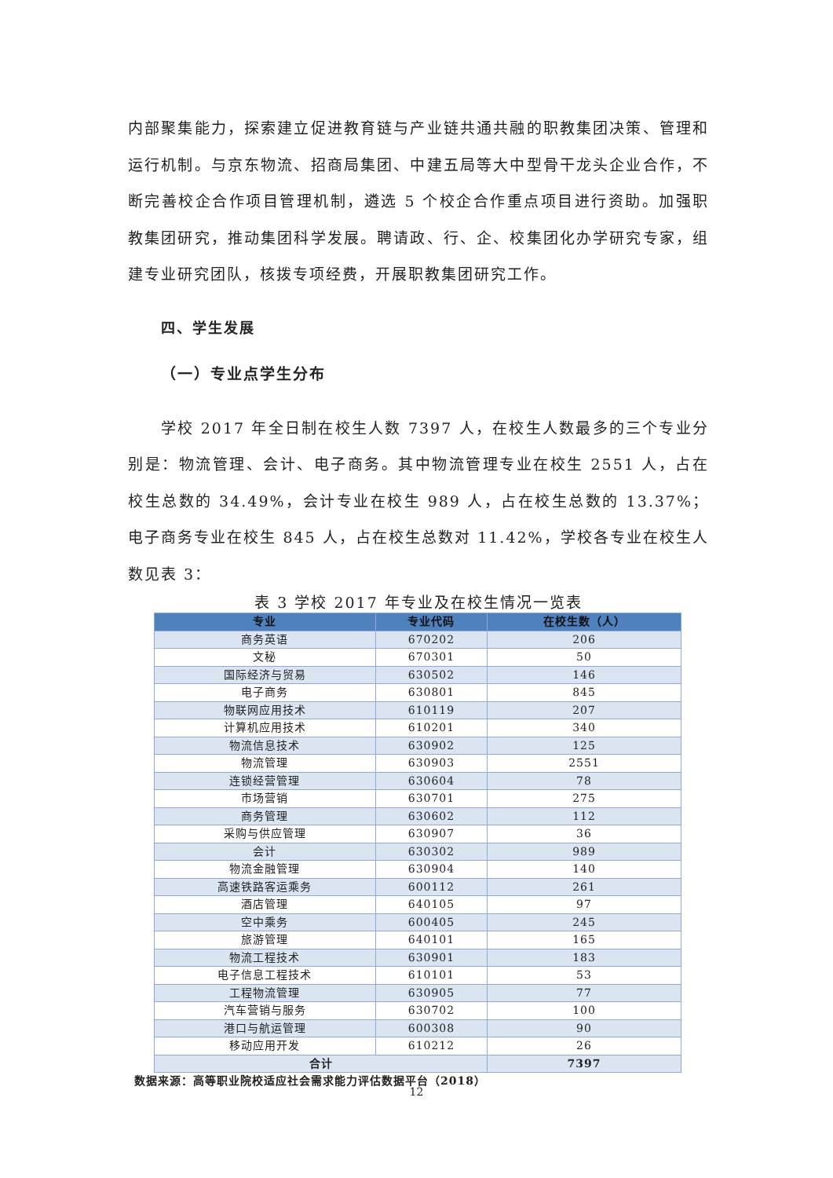内部聚集能力，探索建立促进教育链与产业链共通共融的职教集团决策、管理和运行机制。与京东物流、招商局集团、中建五局等大中型骨干龙头企业合作，不断完善校企合作项目管理机制，遴选 5 个校企合作重点项目进行资助。加强职教集团研究，推动集团科学发展。聘请政、行、企、校集团化办学研究专家，组建专业研究团队，核拨专项经费，开展职教集团研究工作。
四、学生发展
（一）专业点学生分布
学校 2017 年全日制在校生人数 7397 人，在校生人数最多的三个专业分别是：物流管理、会计、电子商务。其中物流管理专业在校生 2551 人，占在校生总数的 34.49%，会计专业在校生 989 人，占在校生总数的 13.37%；电子商务专业在校生 845 人，占在校生总数对 11.42%，学校各专业在校生人数见表 3：
表 3 学校 2017 年专业及在校生情况一览表
| 专业 | 专业代码 | 在校生数（人） |
| --- | --- | --- |
| 商务英语 | 670202 | 206 |
| 文秘 | 670301 | 50 |
| 国际经济与贸易 | 630502 | 146 |
| 电子商务 | 630801 | 845 |
| 物联网应用技术 | 610119 | 207 |
| 计算机应用技术 | 610201 | 340 |
| 物流信息技术 | 630902 | 125 |
| 物流管理 | 630903 | 2551 |
| 连锁经营管理 | 630604 | 78 |
| 市场营销 | 630701 | 275 |
| 商务管理 | 630602 | 112 |
| 采购与供应管理 | 630907 | 36 |
| 会计 | 630302 | 989 |
| 物流金融管理 | 630904 | 140 |
| 高速铁路客运乘务 | 600112 | 261 |
| 酒店管理 | 640105 | 97 |
| 空中乘务 | 600405 | 245 |
| 旅游管理 | 640101 | 165 |
| 物流工程技术 | 630901 | 183 |
| 电子信息工程技术 | 610101 | 53 |
| 工程物流管理 | 630905 | 77 |
| 汽车营销与服务 | 630702 | 100 |
| 港口与航运管理 | 600308 | 90 |
| 移动应用开发 | 610212 | 26 |
| 合计 | | 7397 |
数据来源：高等职业院校适应社会需求能力评估数据平台（2018）
12